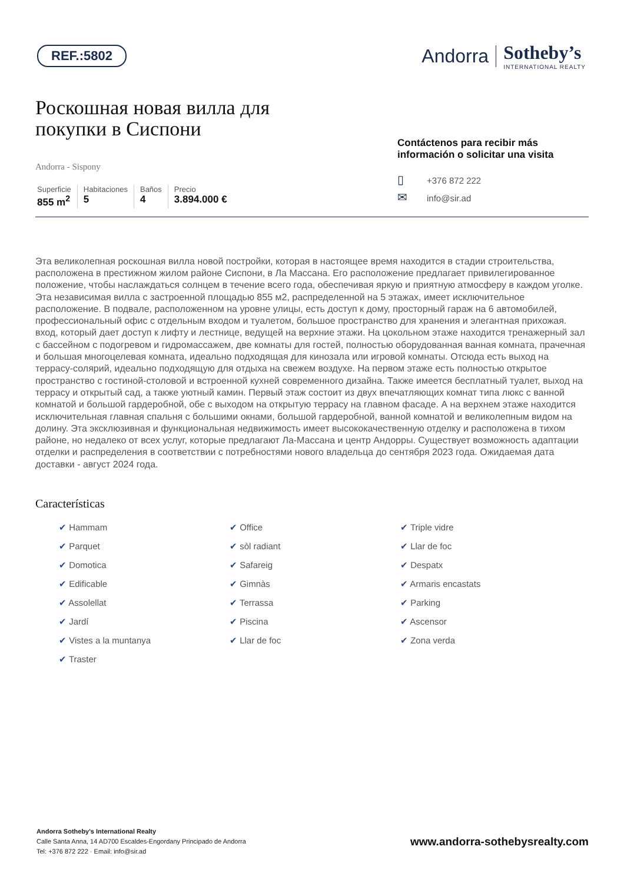REF.:5802
Andorra
Sotheby’s
INTERNATIONAL REALTY
Роскошная новая вилла для
покупки в Сиспони
Andorra - Sispony
Superficie
855 m<sup>2</sup>
Habitaciones
5
Baños
4
Precio
3.894.000 €
Contáctenos para recibir más información o solicitar una visita
▯ +376 872 222
✉ info@sir.ad
Эта великолепная роскошная вилла новой постройки, которая в настоящее время находится в стадии строительства, расположена в престижном жилом районе Сиспони, в Ла Массана. Его расположение предлагает привилегированное положение, чтобы наслаждаться солнцем в течение всего года, обеспечивая яркую и приятную атмосферу в каждом уголке. Эта независимая вилла с застроенной площадью 855 м2, распределенной на 5 этажах, имеет исключительное расположение. В подвале, расположенном на уровне улицы, есть доступ к дому, просторный гараж на 6 автомобилей, профессиональный офис с отдельным входом и туалетом, большое пространство для хранения и элегантная прихожая. вход, который дает доступ к лифту и лестнице, ведущей на верхние этажи. На цокольном этаже находится тренажерный зал с бассейном с подогревом и гидромассажем, две комнаты для гостей, полностью оборудованная ванная комната, прачечная и большая многоцелевая комната, идеально подходящая для кинозала или игровой комнаты. Отсюда есть выход на террасу-солярий, идеально подходящую для отдыха на свежем воздухе. На первом этаже есть полностью открытое пространство с гостиной-столовой и встроенной кухней современного дизайна. Также имеется бесплатный туалет, выход на террасу и открытый сад, а также уютный камин. Первый этаж состоит из двух впечатляющих комнат типа люкс с ванной комнатой и большой гардеробной, обе с выходом на открытую террасу на главном фасаде. А на верхнем этаже находится исключительная главная спальня с большими окнами, большой гардеробной, ванной комнатой и великолепным видом на долину. Эта эксклюзивная и функциональная недвижимость имеет высококачественную отделку и расположена в тихом районе, но недалеко от всех услуг, которые предлагают Ла-Массана и центр Андорры. Существует возможность адаптации отделки и распределения в соответствии с потребностями нового владельца до сентября 2023 года. Ожидаемая дата доставки - август 2024 года.
Características
✔ Hammam
✔ Office
✔ Triple vidre
✔ Parquet
✔ sòl radiant
✔ Llar de foc
✔ Domotica
✔ Safareig
✔ Despatx
✔ Edificable
✔ Gimnàs
✔ Armaris encastats
✔ Assolellat
✔ Terrassa
✔ Parking
✔ Jardí
✔ Piscina
✔ Ascensor
✔ Vistes a la muntanya
✔ Llar de foc
✔ Zona verda
✔ Traster
Andorra Sotheby's International Realty
Calle Santa Anna, 14 AD700 Escaldes-Engordany Principado de Andorra
Tel: +376 872 222 · Email: info@sir.ad
www.andorra-sothebysrealty.com